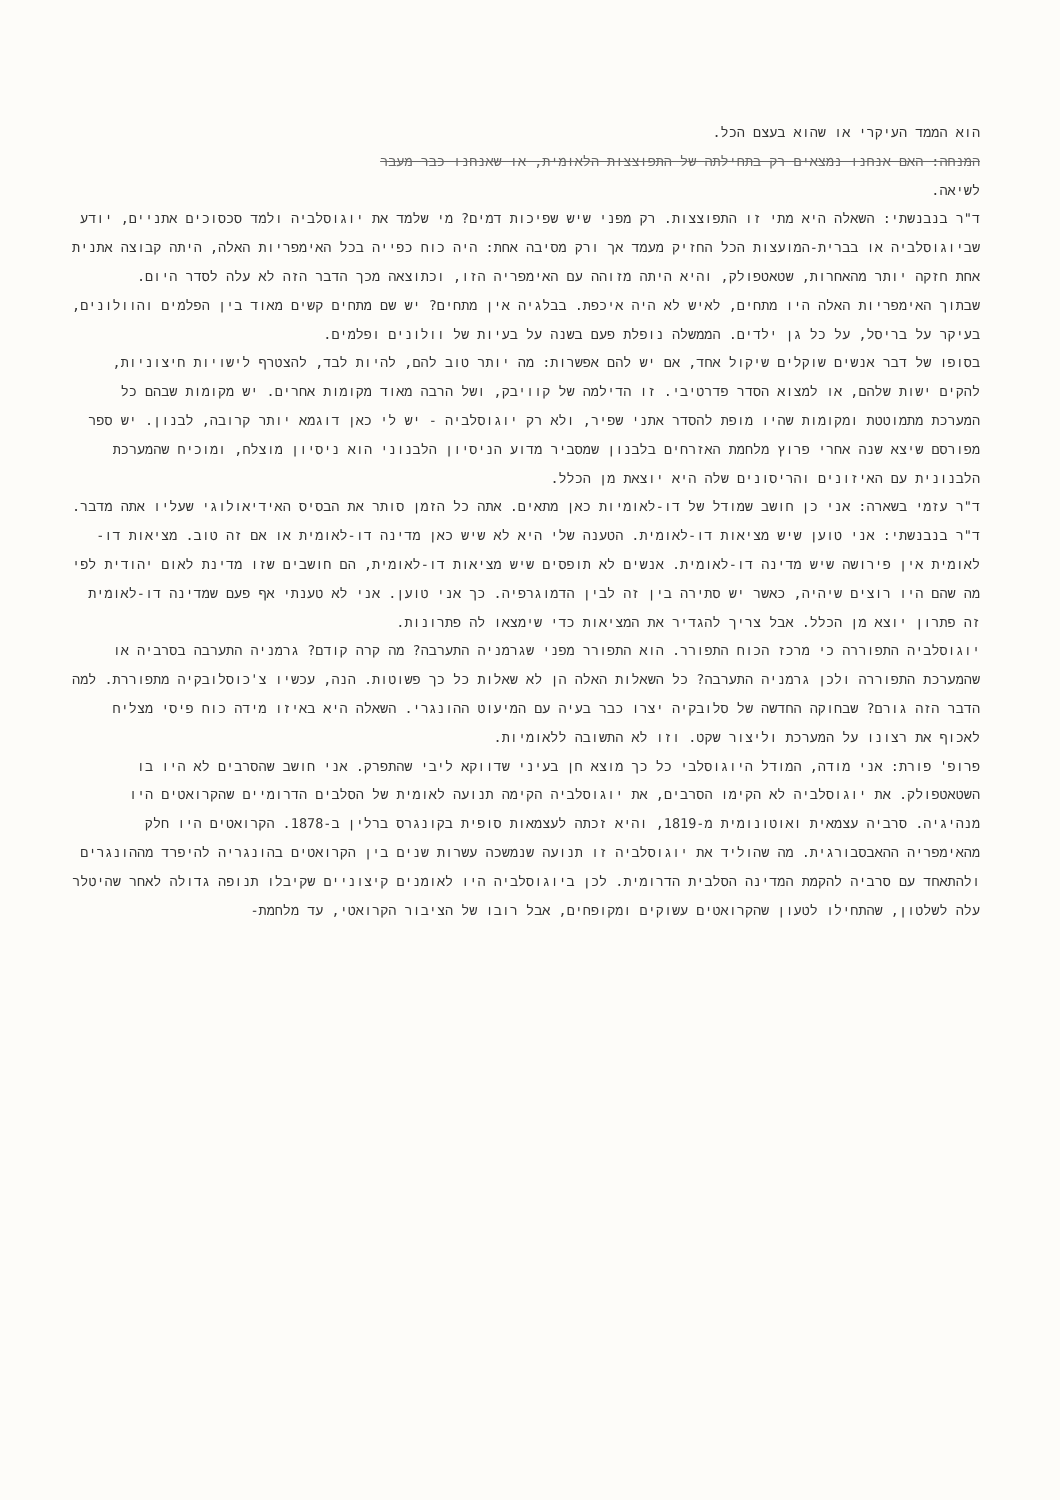הוא הממד העיקרי או שהוא בעצם הכל.
המנחה: האם אנחנו נמצאים רק בתחילתה של התפוצצות הלאומית, או שאנחנו כבר מעבר
לשיאה.
ד"ר בנבנשתי: השאלה היא מתי זו התפוצצות. רק מפני שיש שפיכות דמים? מי שלמד את יוגוסלביה ולמד סכסוכים אתניים, יודע שביוגוסלביה או בברית-המועצות הכל החזיק מעמד אך ורק מסיבה אחת: היה כוח כפייה בכל האימפריות האלה, היתה קבוצה אתנית אחת חזקה יותר מהאחרות, שטאטפולק, והיא היתה מזוהה עם האימפריה הזו, וכתוצאה מכך הדבר הזה לא עלה לסדר היום.
שבתוך האימפריות האלה היו מתחים, לאיש לא היה איכפת. בבלגיה אין מתחים? יש שם מתחים קשים מאוד בין הפלמים והוולונים, בעיקר על בריסל, על כל גן ילדים. הממשלה נופלת פעם בשנה על בעיות של וולונים ופלמים.
בסופו של דבר אנשים שוקלים שיקול אחד, אם יש להם אפשרות: מה יותר טוב להם, להיות לבד, להצטרף לישויות חיצוניות, להקים ישות שלהם, או למצוא הסדר פדרטיבי. זו הדילמה של קוויבק, ושל הרבה מאוד מקומות אחרים. יש מקומות שבהם כל המערכת מתמוטטת ומקומות שהיו מופת להסדר אתני שפיר, ולא רק יוגוסלביה - יש לי כאן דוגמא יותר קרובה, לבנון. יש ספר מפורסם שיצא שנה אחרי פרוץ מלחמת האזרחים בלבנון שמסביר מדוע הניסיון הלבנוני הוא ניסיון מוצלח, ומוכיח שהמערכת הלבנונית עם האיזונים והריסונים שלה היא יוצאת מן הכלל.
ד"ר עזמי בשארה: אני כן חושב שמודל של דו-לאומיות כאן מתאים. אתה כל הזמן סותר את הבסיס האידיאולוגי שעליו אתה מדבר.
ד"ר בנבנשתי: אני טוען שיש מציאות דו-לאומית. הטענה שלי היא לא שיש כאן מדינה דו-לאומית או אם זה טוב. מציאות דו-לאומית אין פירושה שיש מדינה דו-לאומית. אנשים לא תופסים שיש מציאות דו-לאומית, הם חושבים שזו מדינת לאום יהודית לפי מה שהם היו רוצים שיהיה, כאשר יש סתירה בין זה לבין הדמוגרפיה. כך אני טוען. אני לא טענתי אף פעם שמדינה דו-לאומית זה פתרון יוצא מן הכלל. אבל צריך להגדיר את המציאות כדי שימצאו לה פתרונות.
יוגוסלביה התפוררה כי מרכז הכוח התפורר. הוא התפורר מפני שגרמניה התערבה? מה קרה קודם? גרמניה התערבה בסרביה או שהמערכת התפוררה ולכן גרמניה התערבה? כל השאלות האלה הן לא שאלות כל כך פשוטות. הנה, עכשיו צ'כוסלובקיה מתפוררת. למה הדבר הזה גורם? שבחוקה החדשה של סלובקיה יצרו כבר בעיה עם המיעוט ההונגרי. השאלה היא באיזו מידה כוח פיסי מצליח לאכוף את רצונו על המערכת וליצור שקט. וזו לא התשובה ללאומיות.
פרופ' פורת: אני מודה, המודל היוגוסלבי כל כך מוצא חן בעיני שדווקא ליבי שהתפרק. אני חושב שהסרבים לא היו בו השטאטפולק. את יוגוסלביה לא הקימו הסרבים, את יוגוסלביה הקימה תנועה לאומית של הסלבים הדרומיים שהקרואטים היו מנהיגיה. סרביה עצמאית ואוטונומית מ-1819, והיא זכתה לעצמאות סופית בקונגרס ברלין ב-1878. הקרואטים היו חלק מהאימפריה ההאבסבורגית. מה שהוליד את יוגוסלביה זו תנועה שנמשכה עשרות שנים בין הקרואטים בהונגריה להיפרד מההונגרים ולהתאחד עם סרביה להקמת המדינה הסלבית הדרומית. לכן ביוגוסלביה היו לאומנים קיצוניים שקיבלו תנופה גדולה לאחר שהיטלר עלה לשלטון, שהתחילו לטעון שהקרואטים עשוקים ומקופחים, אבל רובו של הציבור הקרואטי, עד מלחמת-